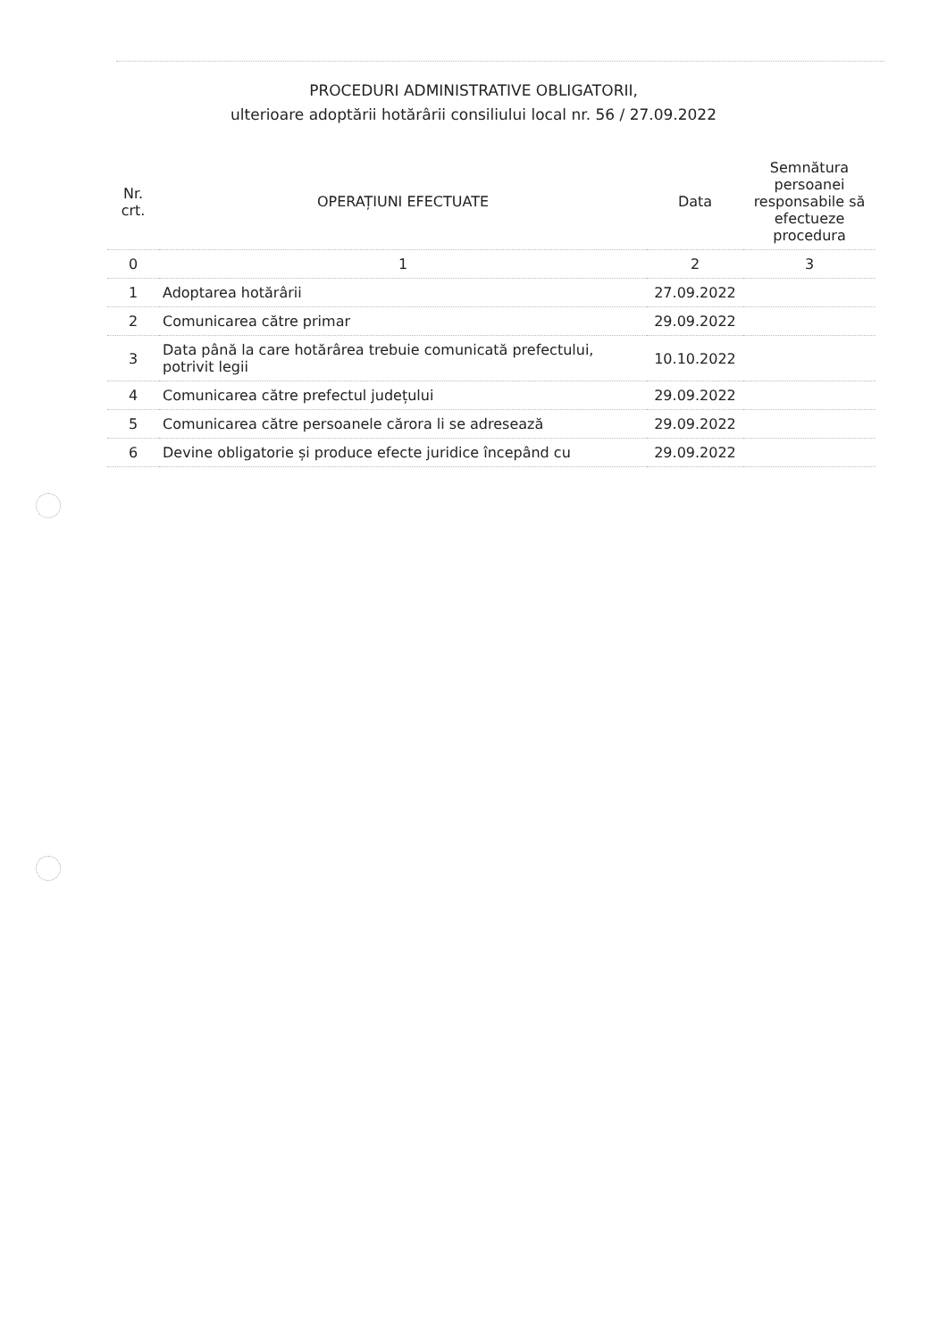PROCEDURI ADMINISTRATIVE OBLIGATORII,
ulterioare adoptării hotărârii consiliului local nr. 56 / 27.09.2022
| Nr. crt. | OPERAȚIUNI EFECTUATE | Data | Semnătura persoanei responsabile să efectueze procedura |
| --- | --- | --- | --- |
| 0 | 1 | 2 | 3 |
| 1 | Adoptarea hotărârii | 27.09.2022 | |
| 2 | Comunicarea către primar | 29.09.2022 | |
| 3 | Data până la care hotărârea trebuie comunicată prefectului, potrivit legii | 10.10.2022 | |
| 4 | Comunicarea către prefectul județului | 29.09.2022 | |
| 5 | Comunicarea către persoanele cărora li se adresează | 29.09.2022 | |
| 6 | Devine obligatorie și produce efecte juridice începând cu | 29.09.2022 | |